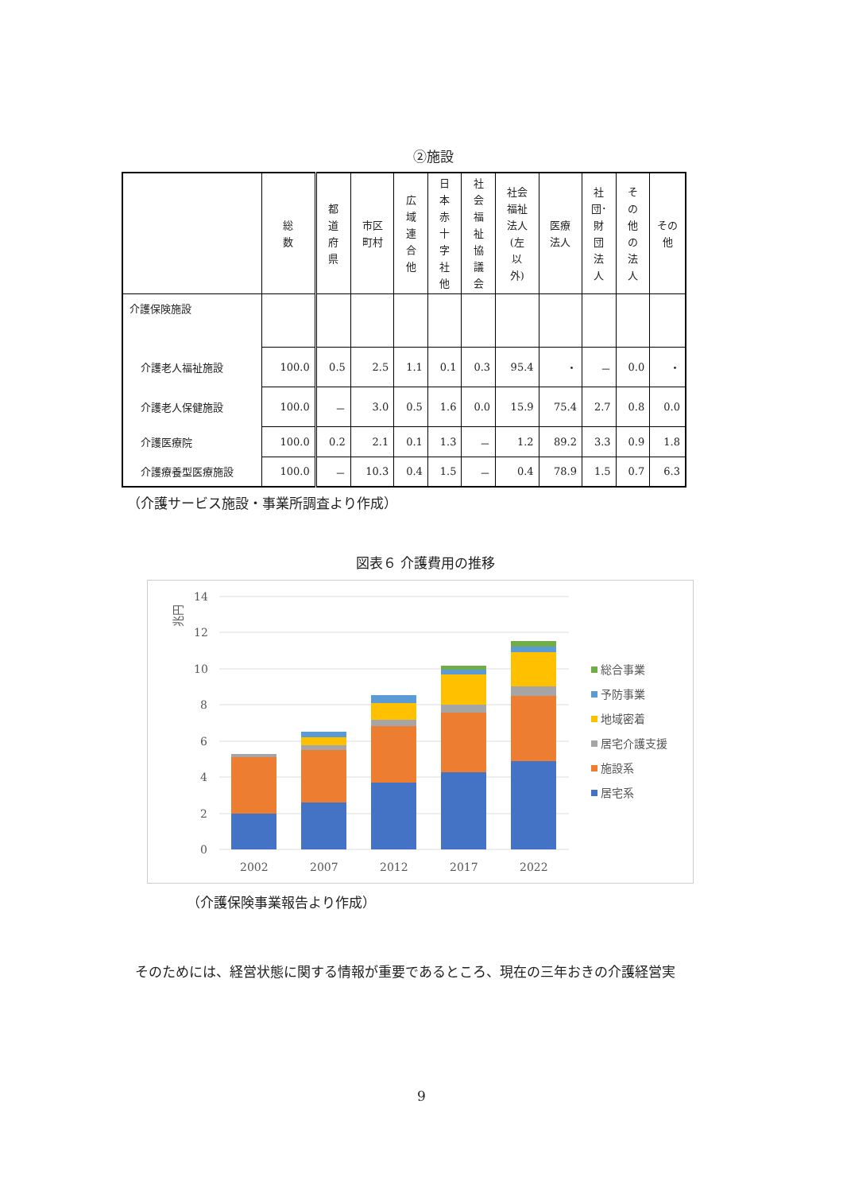②施設
| | 総 数 | 都 道 府 県 | 市区 町村 | 広 域 連 合 他 | 日 本 赤 十 字 社 他 | 社 会 福 祉 協 議 会 | 社会 福祉 法人 (左 以 外) | 医療 法人 | 社 団･ 財 団 法 人 | そ の 他 の 法 人 | その 他 |
| --- | --- | --- | --- | --- | --- | --- | --- | --- | --- | --- | --- |
| 介護保険施設 | | | | | | | | | | | |
| 介護老人福祉施設 | 100.0 | 0.5 | 2.5 | 1.1 | 0.1 | 0.3 | 95.4 | ・ | － | 0.0 | ・ |
| 介護老人保健施設 | 100.0 | － | 3.0 | 0.5 | 1.6 | 0.0 | 15.9 | 75.4 | 2.7 | 0.8 | 0.0 |
| 介護医療院 | 100.0 | 0.2 | 2.1 | 0.1 | 1.3 | － | 1.2 | 89.2 | 3.3 | 0.9 | 1.8 |
| 介護療養型医療施設 | 100.0 | － | 10.3 | 0.4 | 1.5 | － | 0.4 | 78.9 | 1.5 | 0.7 | 6.3 |
（介護サービス施設・事業所調査より作成）
図表６ 介護費用の推移
兆円
14
12
10
8
6
4
2
0
2002
2007
2012
2017
2022
総合事業
予防事業
地域密着
居宅介護支援
施設系
居宅系
（介護保険事業報告より作成）
そのためには、経営状態に関する情報が重要であるところ、現在の三年おきの介護経営実
9